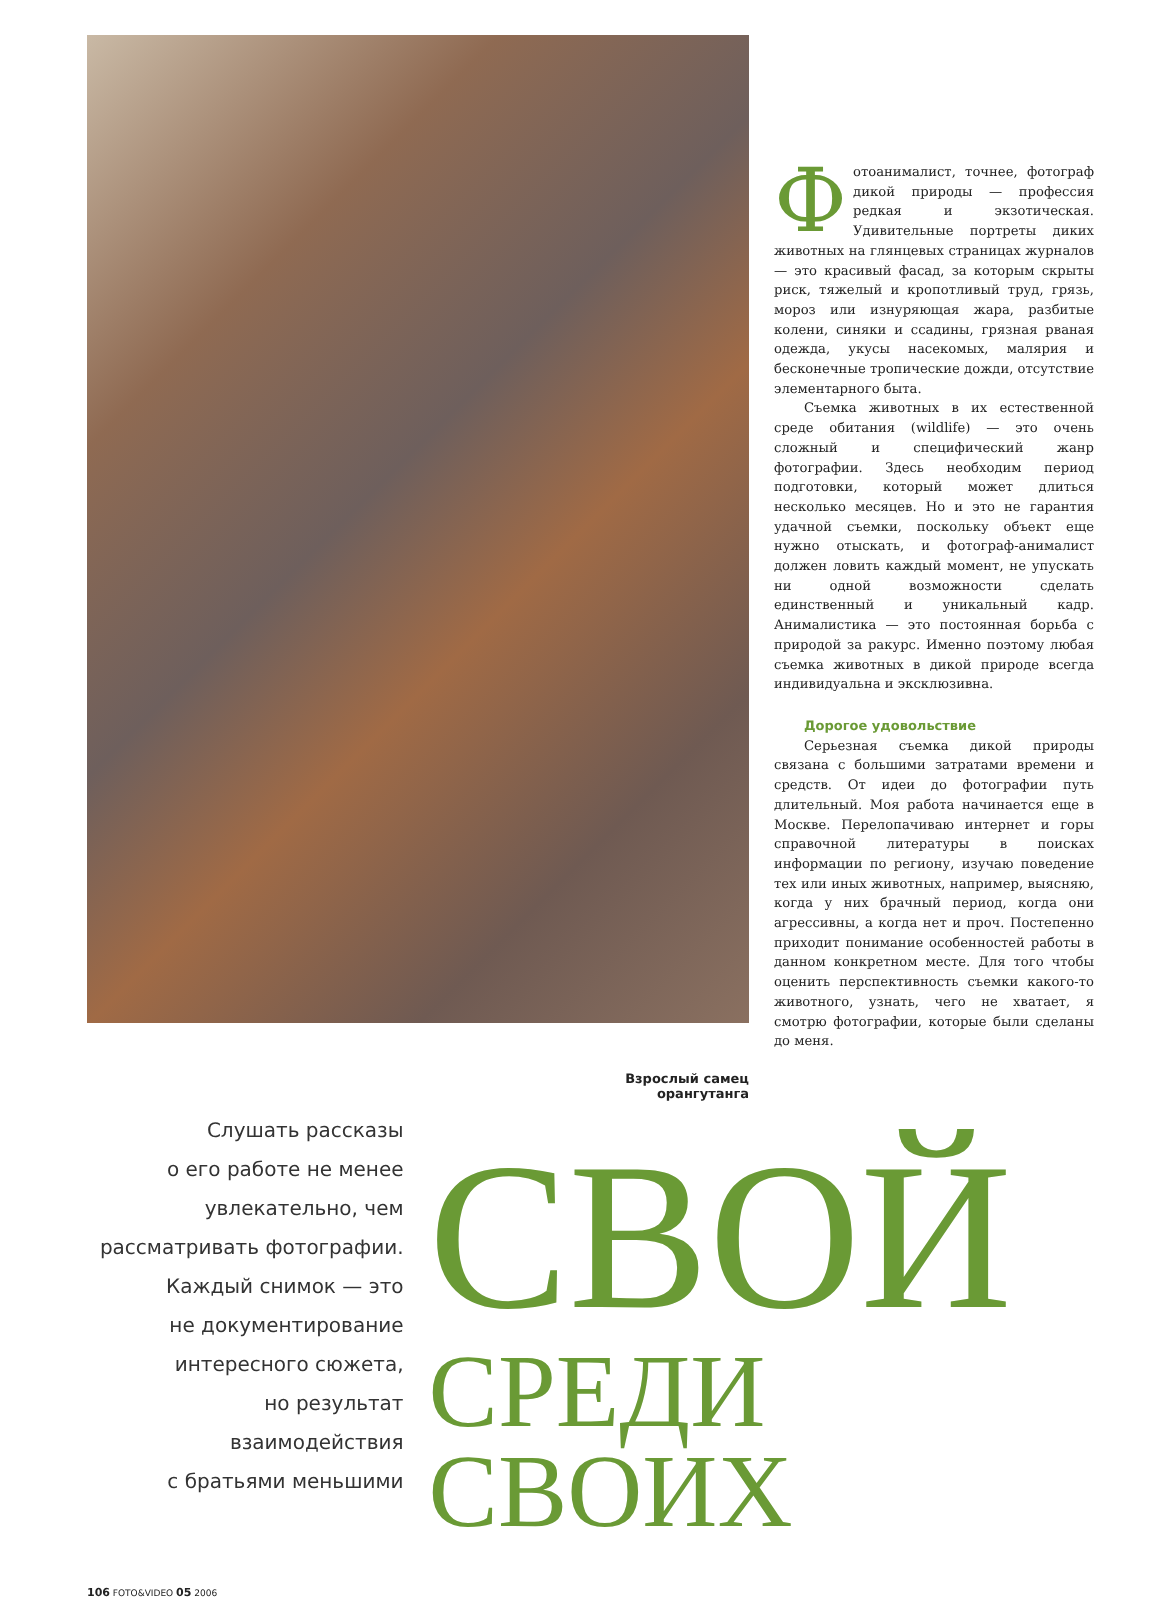Фотоанималист, точнее, фотограф дикой природы — профессия редкая и экзотическая. Удивительные портреты диких животных на глянцевых страницах журналов — это красивый фасад, за которым скрыты риск, тяжелый и кропотливый труд, грязь, мороз или изнуряющая жара, разбитые колени, синяки и ссадины, грязная рваная одежда, укусы насекомых, малярия и бесконечные тропические дожди, отсутствие элементарного быта.
Съемка животных в их естественной среде обитания (wildlife) — это очень сложный и специфический жанр фотографии. Здесь необходим период подготовки, который может длиться несколько месяцев. Но и это не гарантия удачной съемки, поскольку объект еще нужно отыскать, и фотограф-анималист должен ловить каждый момент, не упускать ни одной возможности сделать единственный и уникальный кадр. Анималистика — это постоянная борьба с природой за ракурс. Именно поэтому любая съемка животных в дикой природе всегда индивидуальна и эксклюзивна.
Дорогое удовольствие
Серьезная съемка дикой природы связана с большими затратами времени и средств. От идеи до фотографии путь длительный. Моя работа начинается еще в Москве. Перелопачиваю интернет и горы справочной литературы в поисках информации по региону, изучаю поведение тех или иных животных, например, выясняю, когда у них брачный период, когда они агрессивны, а когда нет и проч. Постепенно приходит понимание особенностей работы в данном конкретном месте. Для того чтобы оценить перспективность съемки какого-то животного, узнать, чего не хватает, я смотрю фотографии, которые были сделаны до меня.
Взрослый самец орангутанга
Слушать рассказы
о его работе не менее
увлекательно, чем
рассматривать фотографии.
Каждый снимок — это
не документирование
интересного сюжета,
но результат взаимодействия
с братьями меньшими
СВОЙ
СРЕДИ СВОИХ
106 FOTO&VIDEO 05 2006